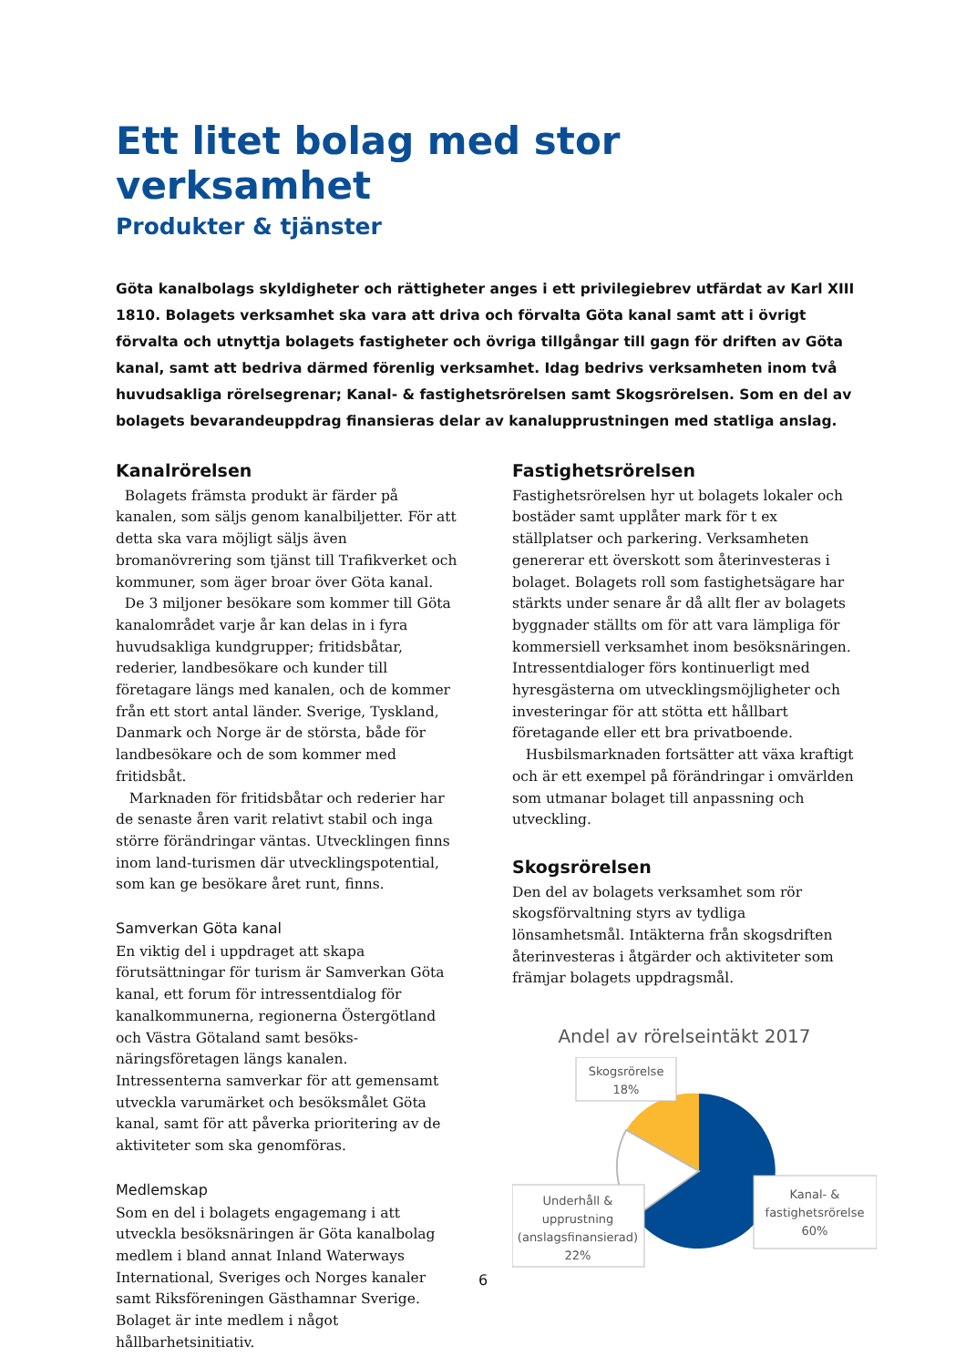Ett litet bolag med stor verksamhet
Produkter & tjänster
Göta kanalbolags skyldigheter och rättigheter anges i ett privilegiebrev utfärdat av Karl XIII 1810. Bolagets verksamhet ska vara att driva och förvalta Göta kanal samt att i övrigt förvalta och utnyttja bolagets fastigheter och övriga tillgångar till gagn för driften av Göta kanal, samt att bedriva därmed förenlig verksamhet. Idag bedrivs verksamheten inom två huvudsakliga rörelsegrenar; Kanal- & fastighetsrörelsen samt Skogsrörelsen. Som en del av bolagets bevarandeuppdrag finansieras delar av kanalupprustningen med statliga anslag.
Kanalrörelsen
Bolagets främsta produkt är färder på kanalen, som säljs genom kanalbiljetter. För att detta ska vara möjligt säljs även bromanövrering som tjänst till Trafikverket och kommuner, som äger broar över Göta kanal.
De 3 miljoner besökare som kommer till Göta kanalområdet varje år kan delas in i fyra huvudsakliga kundgrupper; fritidsbåtar, rederier, landbesökare och kunder till företagare längs med kanalen, och de kommer från ett stort antal länder. Sverige, Tyskland, Danmark och Norge är de största, både för landbesökare och de som kommer med fritidsbåt.
Marknaden för fritidsbåtar och rederier har de senaste åren varit relativt stabil och inga större förändringar väntas. Utvecklingen finns inom land-turismen där utvecklingspotential, som kan ge besökare året runt, finns.
Samverkan Göta kanal
En viktig del i uppdraget att skapa förutsättningar för turism är Samverkan Göta kanal, ett forum för intressentdialog för kanalkommunerna, regionerna Östergötland och Västra Götaland samt besöks-näringsföretagen längs kanalen. Intressenterna samverkar för att gemensamt utveckla varumärket och besöksmålet Göta kanal, samt för att påverka prioritering av de aktiviteter som ska genomföras.
Medlemskap
Som en del i bolagets engagemang i att utveckla besöksnäringen är Göta kanalbolag medlem i bland annat Inland Waterways International, Sveriges och Norges kanaler samt Riksföreningen Gästhamnar Sverige. Bolaget är inte medlem i något hållbarhetsinitiativ.
Fastighetsrörelsen
Fastighetsrörelsen hyr ut bolagets lokaler och bostäder samt upplåter mark för t ex ställplatser och parkering. Verksamheten genererar ett överskott som återinvesteras i bolaget. Bolagets roll som fastighetsägare har stärkts under senare år då allt fler av bolagets byggnader ställts om för att vara lämpliga för kommersiell verksamhet inom besöksnäringen. Intressentdialoger förs kontinuerligt med hyresgästerna om utvecklingsmöjligheter och investeringar för att stötta ett hållbart företagande eller ett bra privatboende.
Husbilsmarknaden fortsätter att växa kraftigt och är ett exempel på förändringar i omvärlden som utmanar bolaget till anpassning och utveckling.
Skogsrörelsen
Den del av bolagets verksamhet som rör skogsförvaltning styrs av tydliga lönsamhetsmål. Intäkterna från skogsdriften återinvesteras i åtgärder och aktiviteter som främjar bolagets uppdragsmål.
Andel av rörelseintäkt 2017
Skogsrörelse
18%
Underhåll &
upprustning
(anslagsfinansierad)
22%
Kanal- &
fastighetsrörelse
60%
6